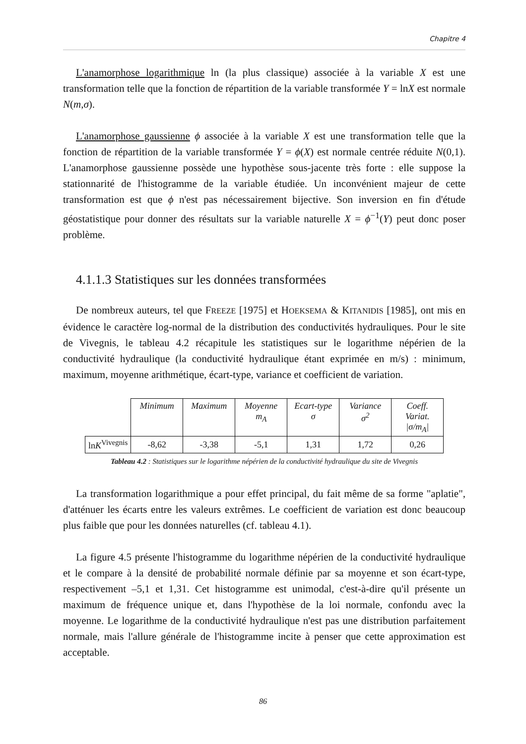Chapitre 4
L'anamorphose logarithmique ln (la plus classique) associée à la variable X est une transformation telle que la fonction de répartition de la variable transformée Y = lnX est normale N(m,σ).
L'anamorphose gaussienne ϕ associée à la variable X est une transformation telle que la fonction de répartition de la variable transformée Y = ϕ(X) est normale centrée réduite N(0,1). L'anamorphose gaussienne possède une hypothèse sous-jacente très forte : elle suppose la stationnarité de l'histogramme de la variable étudiée. Un inconvénient majeur de cette transformation est que ϕ n'est pas nécessairement bijective. Son inversion en fin d'étude géostatistique pour donner des résultats sur la variable naturelle X = ϕ<sup>−1</sup>(Y) peut donc poser problème.
4.1.1.3 Statistiques sur les données transformées
De nombreux auteurs, tel que FREEZE [1975] et HOEKSEMA & KITANIDIS [1985], ont mis en évidence le caractère log-normal de la distribution des conductivités hydrauliques. Pour le site de Vivegnis, le tableau 4.2 récapitule les statistiques sur le logarithme népérien de la conductivité hydraulique (la conductivité hydraulique étant exprimée en m/s) : minimum, maximum, moyenne arithmétique, écart-type, variance et coefficient de variation.
| | Minimum | Maximum | Moyenne m<sub>A</sub> | Ecart-type σ | Variance σ<sup>2</sup> | Coeff. Variat. /σ/m<sub>A</sub>/ |
| ln K<sup>Vivegnis</sup> | -8,62 | -3,38 | -5,1 | 1,31 | 1,72 | 0,26 |
Tableau 4.2 : Statistiques sur le logarithme népérien de la conductivité hydraulique du site de Vivegnis
La transformation logarithmique a pour effet principal, du fait même de sa forme "aplatie", d'atténuer les écarts entre les valeurs extrêmes. Le coefficient de variation est donc beaucoup plus faible que pour les données naturelles (cf. tableau 4.1).
La figure 4.5 présente l'histogramme du logarithme népérien de la conductivité hydraulique et le compare à la densité de probabilité normale définie par sa moyenne et son écart-type, respectivement –5,1 et 1,31. Cet histogramme est unimodal, c'est-à-dire qu'il présente un maximum de fréquence unique et, dans l'hypothèse de la loi normale, confondu avec la moyenne. Le logarithme de la conductivité hydraulique n'est pas une distribution parfaitement normale, mais l'allure générale de l'histogramme incite à penser que cette approximation est acceptable.
86